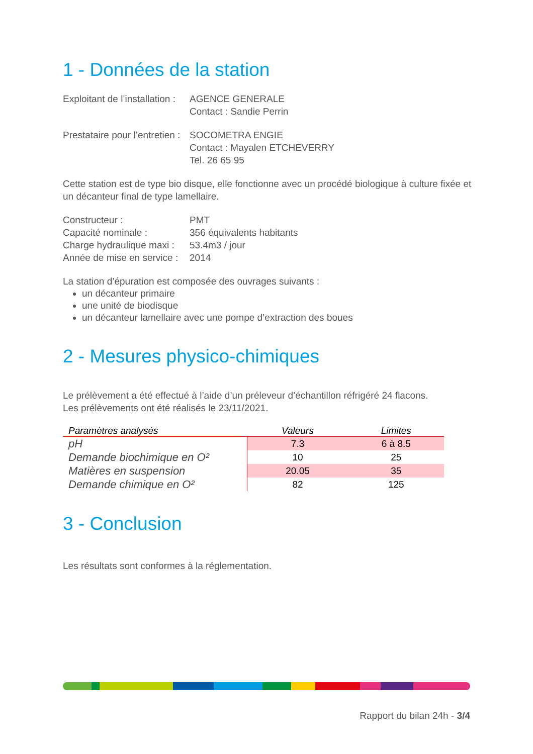1 - Données de la station
Exploitant de l’installation :
AGENCE GENERALE
Contact : Sandie Perrin
Prestataire pour l’entretien :
SOCOMETRA ENGIE
Contact : Mayalen ETCHEVERRY
Tel. 26 65 95
Cette station est de type bio disque, elle fonctionne avec un procédé biologique à culture fixée et un décanteur final de type lamellaire.
Constructeur :
PMT
Capacité nominale :
356 équivalents habitants
Charge hydraulique maxi :
53.4m3 / jour
Année de mise en service :
2014
La station d’épuration est composée des ouvrages suivants :
un décanteur primaire
une unité de biodisque
un décanteur lamellaire avec une pompe d’extraction des boues
2 - Mesures physico-chimiques
Le prélèvement a été effectué à l’aide d’un préleveur d’échantillon réfrigéré 24 flacons.
Les prélèvements ont été réalisés le 23/11/2021.
| Paramètres analysés | Valeurs | Limites |
| --- | --- | --- |
| pH | 7.3 | 6 à 8.5 |
| Demande biochimique en O² | 10 | 25 |
| Matières en suspension | 20.05 | 35 |
| Demande chimique en O² | 82 | 125 |
3 - Conclusion
Les résultats sont conformes à la réglementation.
Rapport du bilan 24h - 3/4